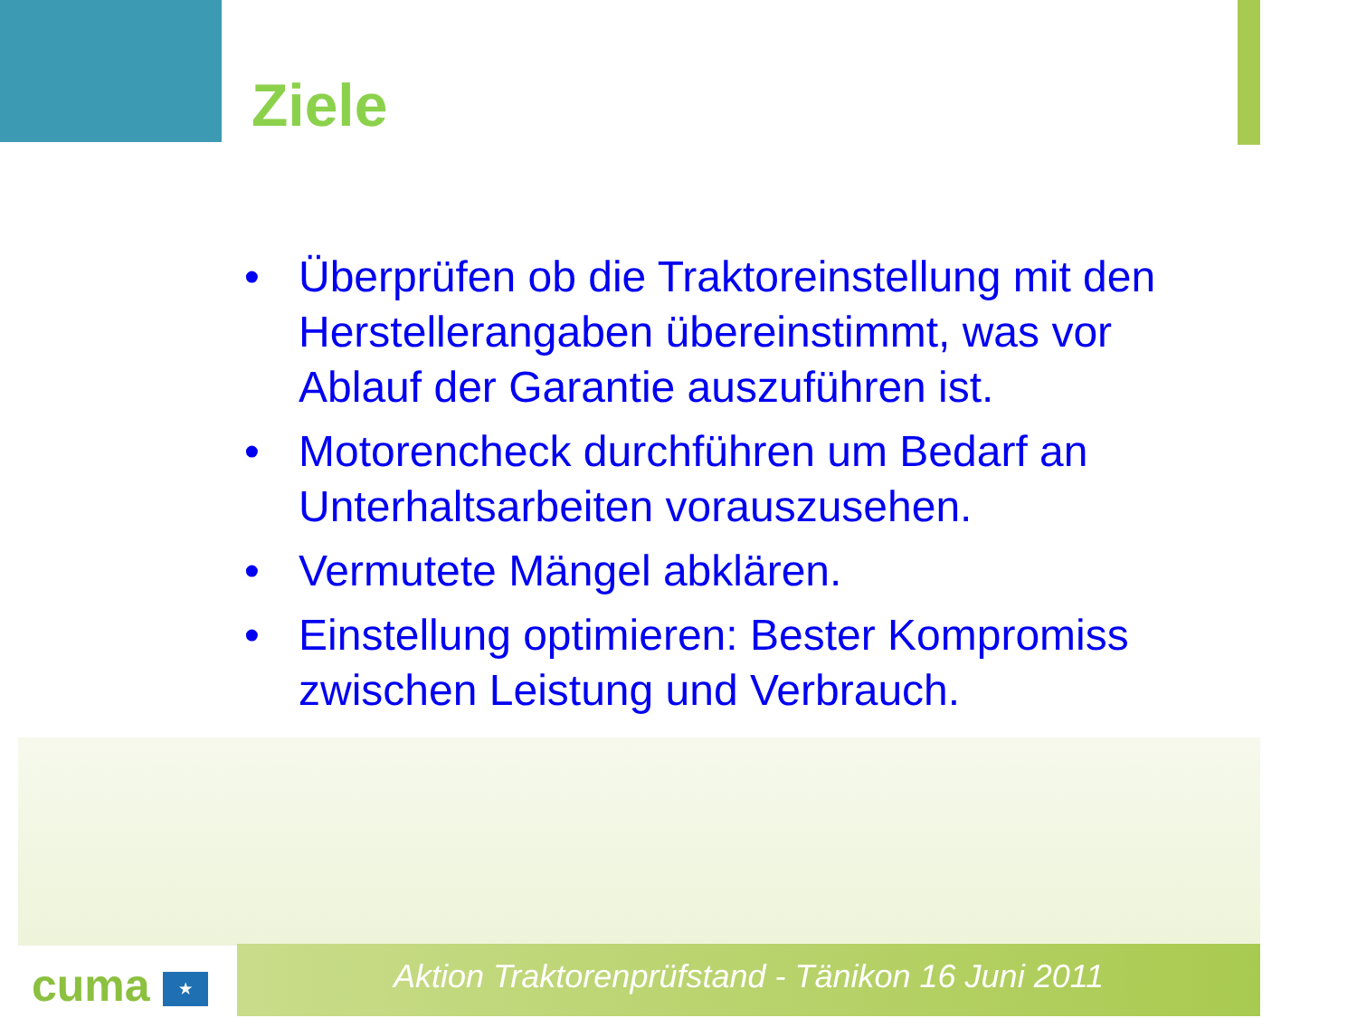Ziele
• Überprüfen ob die Traktoreinstellung mit den Herstellerangaben übereinstimmt, was vor Ablauf der Garantie auszuführen ist.
• Motorencheck durchführen um Bedarf an Unterhaltsarbeiten vorauszusehen.
• Vermutete Mängel abklären.
• Einstellung optimieren: Bester Kompromiss zwischen Leistung und Verbrauch.
cuma ★ Aktion Traktorenprüfstand - Tänikon 16 Juni 2011